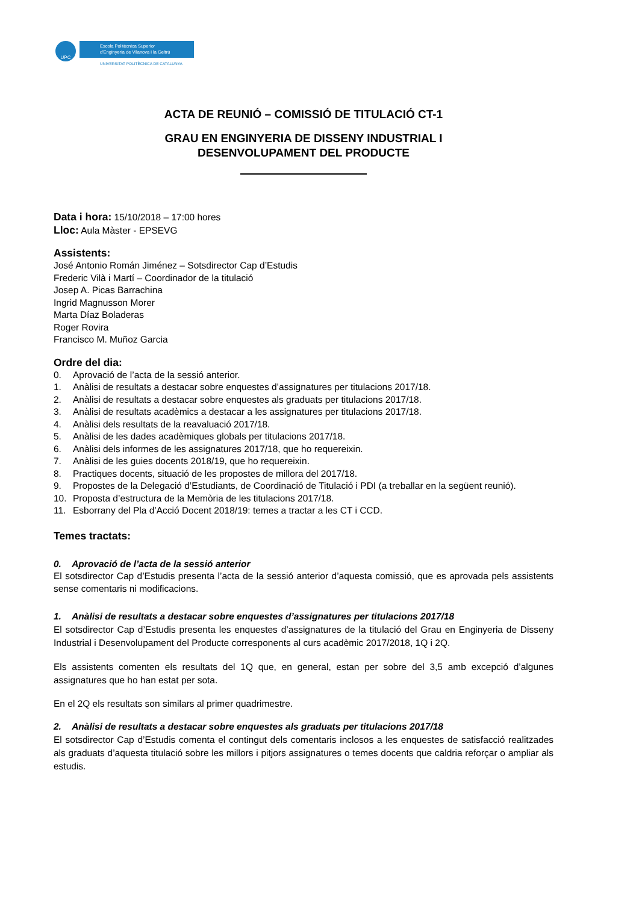UPC
Escola Politècnica Superior
d'Enginyeria de Vilanova i la Geltrú
UNIVERSITAT POLITÈCNICA DE CATALUNYA
ACTA DE REUNIÓ – COMISSIÓ DE TITULACIÓ CT-1
GRAU EN ENGINYERIA DE DISSENY INDUSTRIAL I
DESENVOLUPAMENT DEL PRODUCTE
Data i hora: 15/10/2018 – 17:00 hores
Lloc: Aula Màster - EPSEVG
Assistents:
José Antonio Román Jiménez – Sotsdirector Cap d’Estudis
Frederic Vilà i Martí – Coordinador de la titulació
Josep A. Picas Barrachina
Ingrid Magnusson Morer
Marta Díaz Boladeras
Roger Rovira
Francisco M. Muñoz Garcia
Ordre del dia:
0. Aprovació de l’acta de la sessió anterior.
1. Anàlisi de resultats a destacar sobre enquestes d’assignatures per titulacions 2017/18.
2. Anàlisi de resultats a destacar sobre enquestes als graduats per titulacions 2017/18.
3. Anàlisi de resultats acadèmics a destacar a les assignatures per titulacions 2017/18.
4. Anàlisi dels resultats de la reavaluació 2017/18.
5. Anàlisi de les dades acadèmiques globals per titulacions 2017/18.
6. Anàlisi dels informes de les assignatures 2017/18, que ho requereixin.
7. Anàlisi de les guies docents 2018/19, que ho requereixin.
8. Practiques docents, situació de les propostes de millora del 2017/18.
9. Propostes de la Delegació d’Estudiants, de Coordinació de Titulació i PDI (a treballar en la següent reunió).
10. Proposta d’estructura de la Memòria de les titulacions 2017/18.
11. Esborrany del Pla d’Acció Docent 2018/19: temes a tractar a les CT i CCD.
Temes tractats:
0. Aprovació de l’acta de la sessió anterior
El sotsdirector Cap d’Estudis presenta l’acta de la sessió anterior d’aquesta comissió, que es aprovada pels assistents sense comentaris ni modificacions.
1. Anàlisi de resultats a destacar sobre enquestes d’assignatures per titulacions 2017/18
El sotsdirector Cap d’Estudis presenta les enquestes d’assignatures de la titulació del Grau en Enginyeria de Disseny Industrial i Desenvolupament del Producte corresponents al curs acadèmic 2017/2018, 1Q i 2Q.
Els assistents comenten els resultats del 1Q que, en general, estan per sobre del 3,5 amb excepció d’algunes assignatures que ho han estat per sota.
En el 2Q els resultats son similars al primer quadrimestre.
2. Anàlisi de resultats a destacar sobre enquestes als graduats per titulacions 2017/18
El sotsdirector Cap d’Estudis comenta el contingut dels comentaris inclosos a les enquestes de satisfacció realitzades als graduats d’aquesta titulació sobre les millors i pitjors assignatures o temes docents que caldria reforçar o ampliar als estudis.